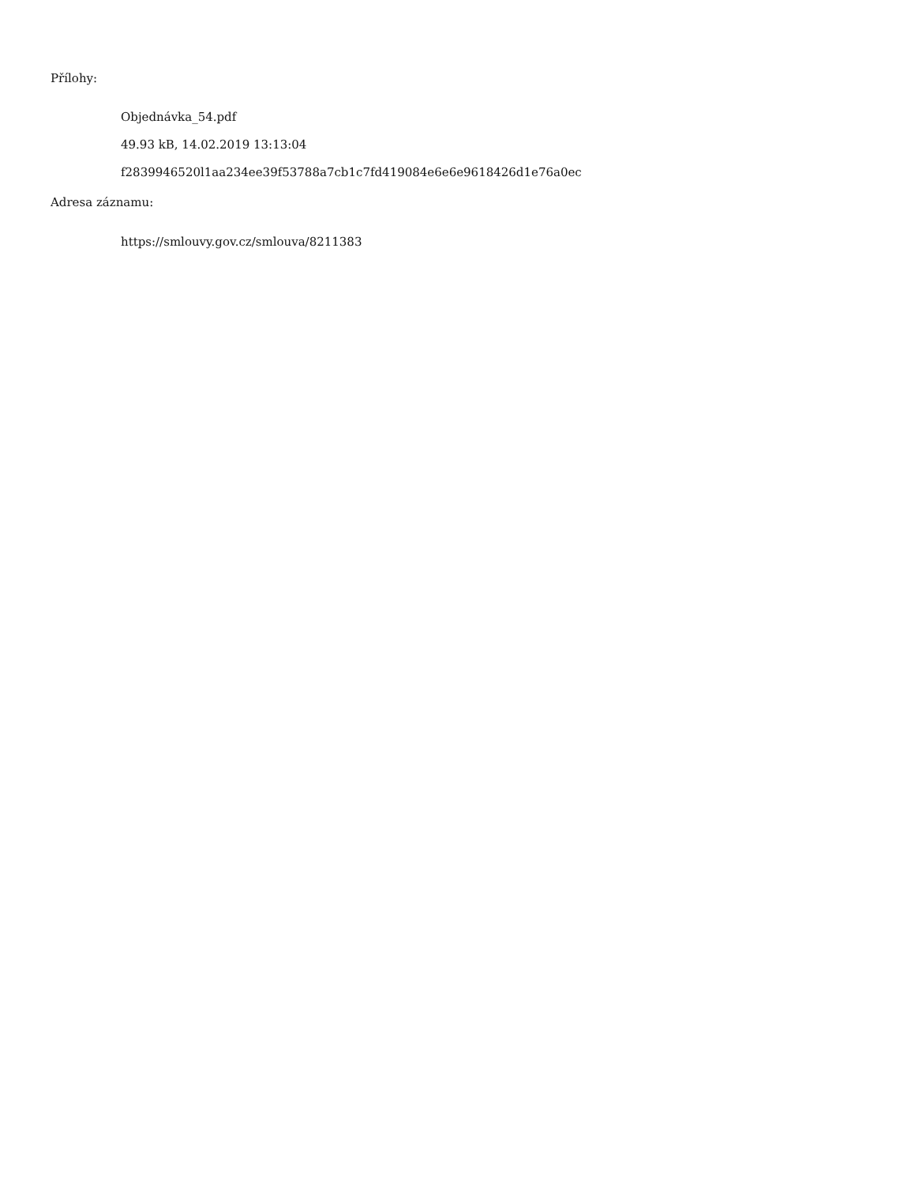Přílohy:
Objednávka_54.pdf
49.93 kB, 14.02.2019 13:13:04
f2839946520l1aa234ee39f53788a7cb1c7fd419084e6e6e9618426d1e76a0ec
Adresa záznamu:
https://smlouvy.gov.cz/smlouva/8211383